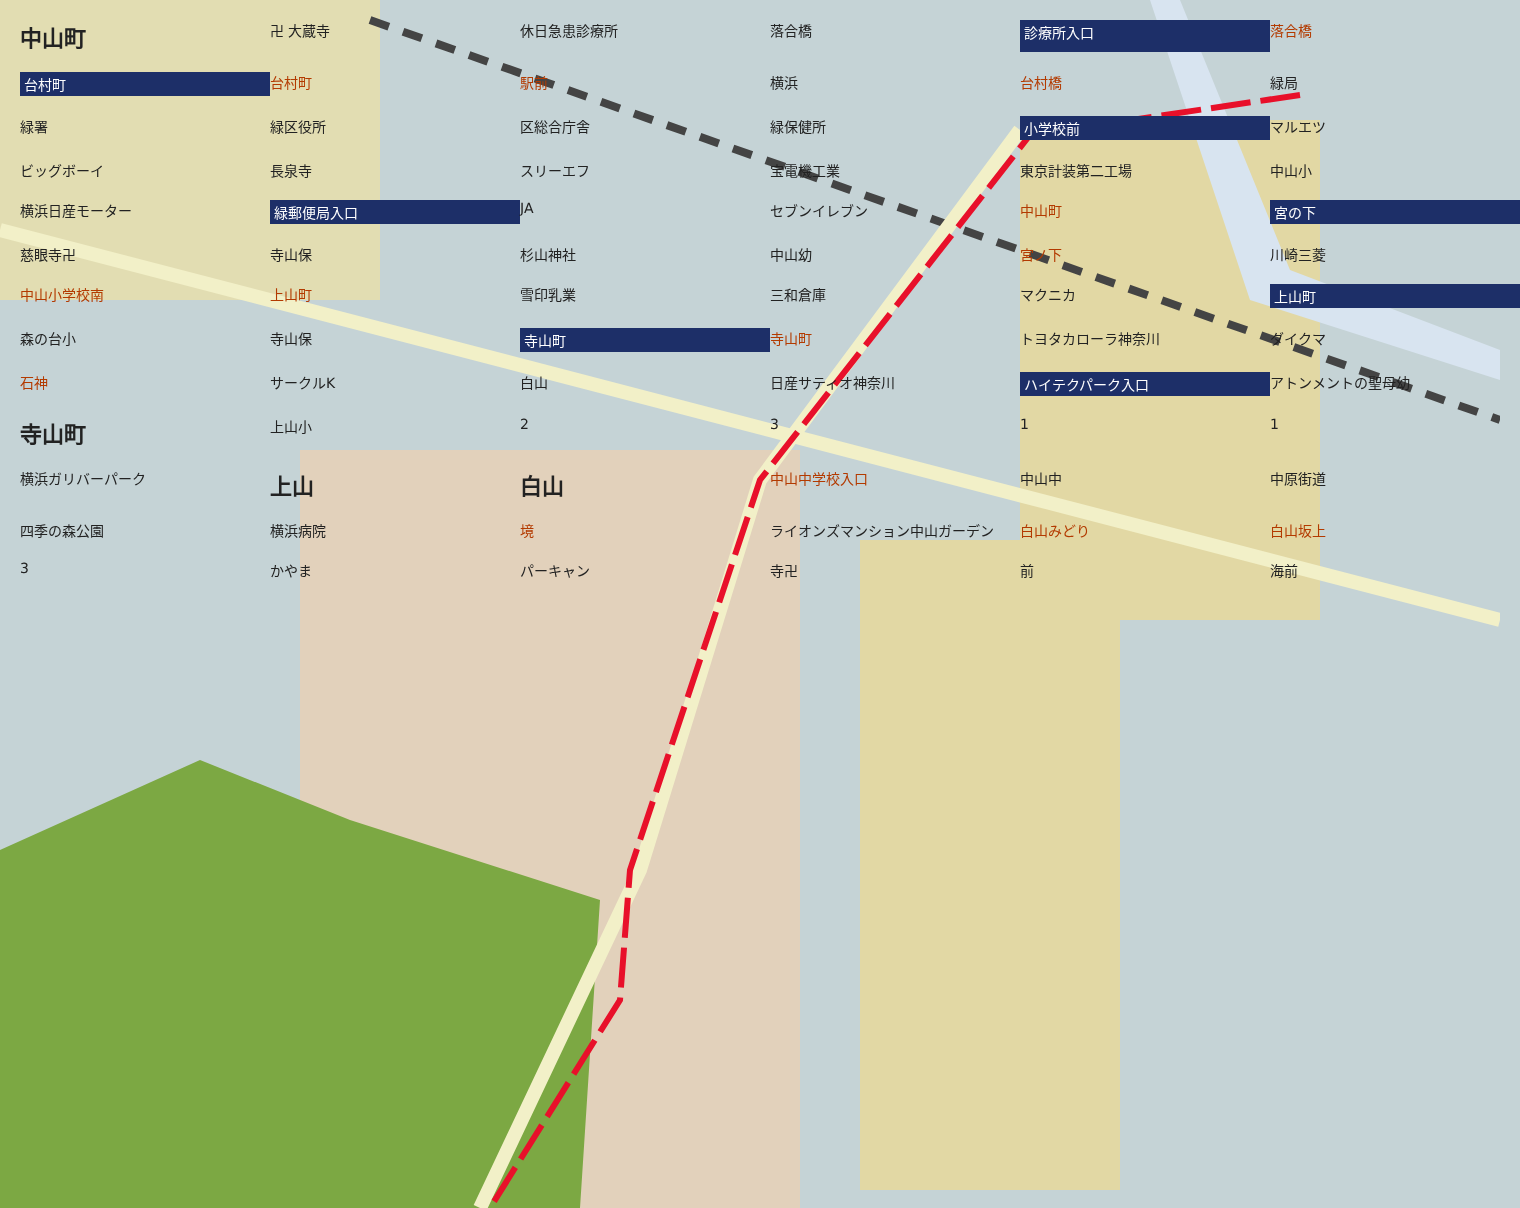中山町 卍 大蔵寺 休日急患診療所 落合橋 診療所入口 落合橋 台村町 台村町 駅前 横浜 台村橋 緑局 緑署 緑区役所 区総合庁舎 緑保健所 小学校前 マルエツ ビッグボーイ 長泉寺 スリーエフ 宝電機工業 東京計装第二工場 中山小 横浜日産モーター 緑郵便局入口 JA セブンイレブン 中山町 宮の下 慈眼寺卍 寺山保 杉山神社 中山幼 宮ノ下 川崎三菱 中山小学校南 上山町 雪印乳業 三和倉庫 マクニカ 上山町 森の台小 寺山保 寺山町 寺山町 トヨタカローラ神奈川 ダイクマ 石神 サークルK 白山 日産サティオ神奈川 ハイテクパーク入口 アトンメントの聖母幼 寺山町 上山小 2311 横浜ガリバーパーク 上山 白山 中山中学校入口 中山中 中原街道 四季の森公園 横浜病院 境 ライオンズマンション中山ガーデン 白山みどり 白山坂上 3 かやま パーキャン 寺卍 前 海前